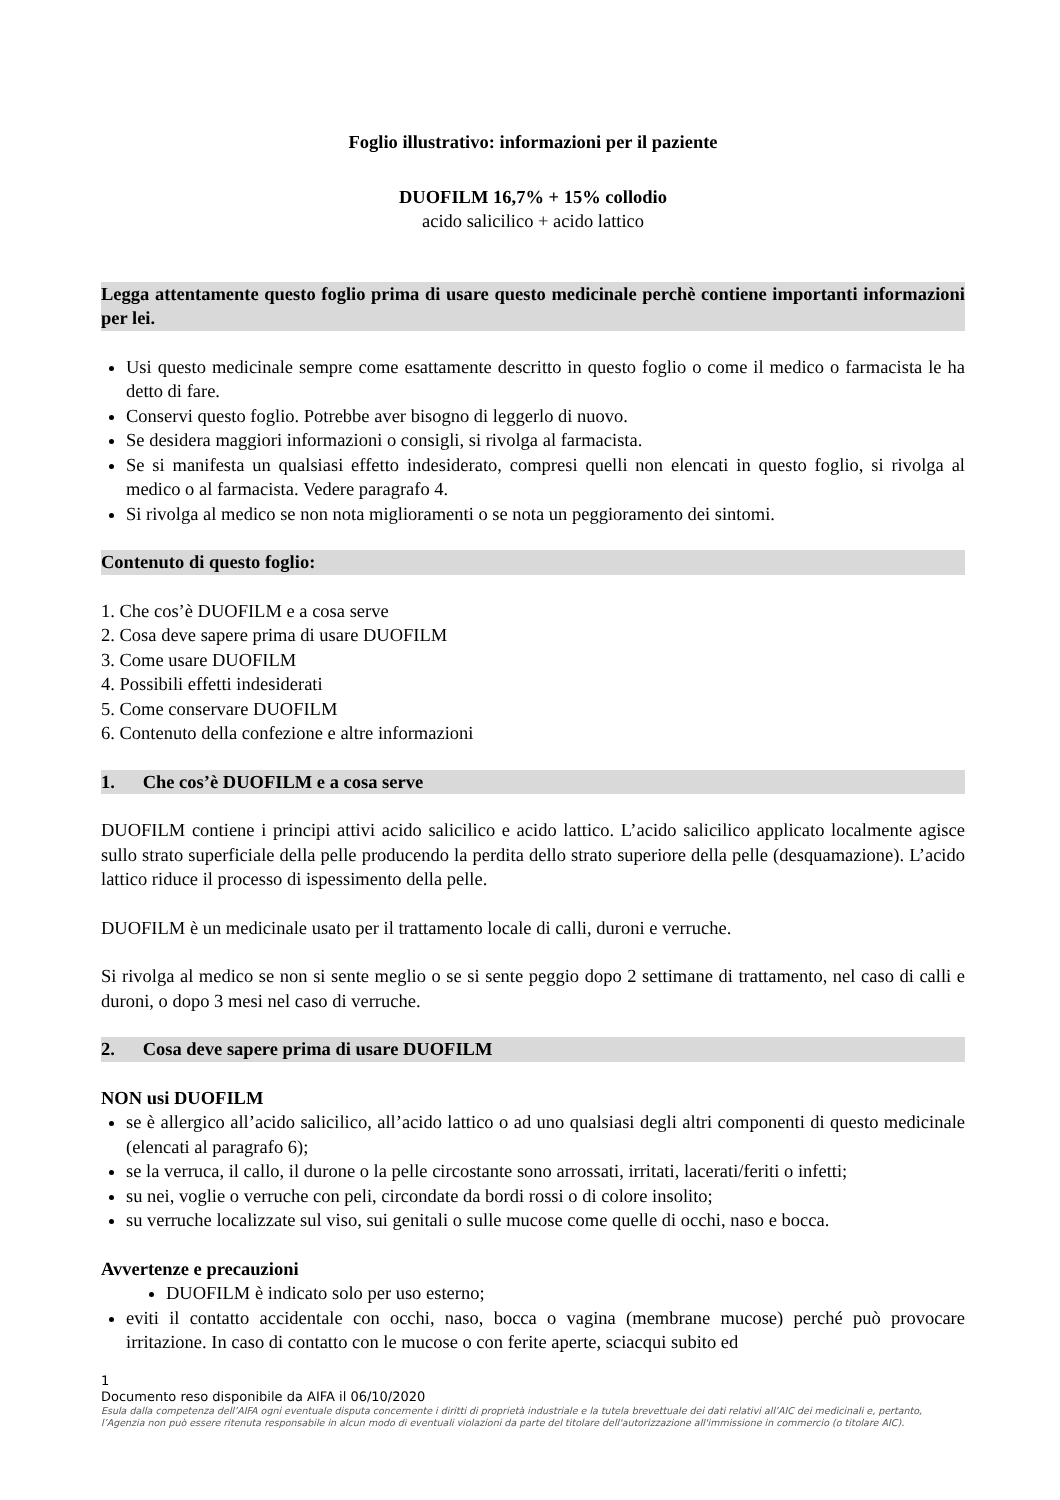Foglio illustrativo: informazioni per il paziente
DUOFILM 16,7% + 15% collodio
acido salicilico + acido lattico
Legga attentamente questo foglio prima di usare questo medicinale perchè contiene importanti informazioni per lei.
Usi questo medicinale sempre come esattamente descritto in questo foglio o come il medico o farmacista le ha detto di fare.
Conservi questo foglio. Potrebbe aver bisogno di leggerlo di nuovo.
Se desidera maggiori informazioni o consigli, si rivolga al farmacista.
Se si manifesta un qualsiasi effetto indesiderato, compresi quelli non elencati in questo foglio, si rivolga al medico o al farmacista. Vedere paragrafo 4.
Si rivolga al medico se non nota miglioramenti o se nota un peggioramento dei sintomi.
Contenuto di questo foglio:
1. Che cos’è DUOFILM e a cosa serve
2. Cosa deve sapere prima di usare DUOFILM
3. Come usare DUOFILM
4. Possibili effetti indesiderati
5. Come conservare DUOFILM
6. Contenuto della confezione e altre informazioni
1. Che cos’è DUOFILM e a cosa serve
DUOFILM contiene i principi attivi acido salicilico e acido lattico. L’acido salicilico applicato localmente agisce sullo strato superficiale della pelle producendo la perdita dello strato superiore della pelle (desquamazione). L’acido lattico riduce il processo di ispessimento della pelle.
DUOFILM è un medicinale usato per il trattamento locale di calli, duroni e verruche.
Si rivolga al medico se non si sente meglio o se si sente peggio dopo 2 settimane di trattamento, nel caso di calli e duroni, o dopo 3 mesi nel caso di verruche.
2. Cosa deve sapere prima di usare DUOFILM
NON usi DUOFILM
se è allergico all’acido salicilico, all’acido lattico o ad uno qualsiasi degli altri componenti di questo medicinale (elencati al paragrafo 6);
se la verruca, il callo, il durone o la pelle circostante sono arrossati, irritati, lacerati/feriti o infetti;
su nei, voglie o verruche con peli, circondate da bordi rossi o di colore insolito;
su verruche localizzate sul viso, sui genitali o sulle mucose come quelle di occhi, naso e bocca.
Avvertenze e precauzioni
DUOFILM è indicato solo per uso esterno;
eviti il contatto accidentale con occhi, naso, bocca o vagina (membrane mucose) perché può provocare irritazione. In caso di contatto con le mucose o con ferite aperte, sciacqui subito ed
1
Documento reso disponibile da AIFA il 06/10/2020
Esula dalla competenza dell’AIFA ogni eventuale disputa concernente i diritti di proprietà industriale e la tutela brevettuale dei dati relativi all’AIC dei medicinali e, pertanto, l’Agenzia non può essere ritenuta responsabile in alcun modo di eventuali violazioni da parte del titolare dell'autorizzazione all'immissione in commercio (o titolare AIC).